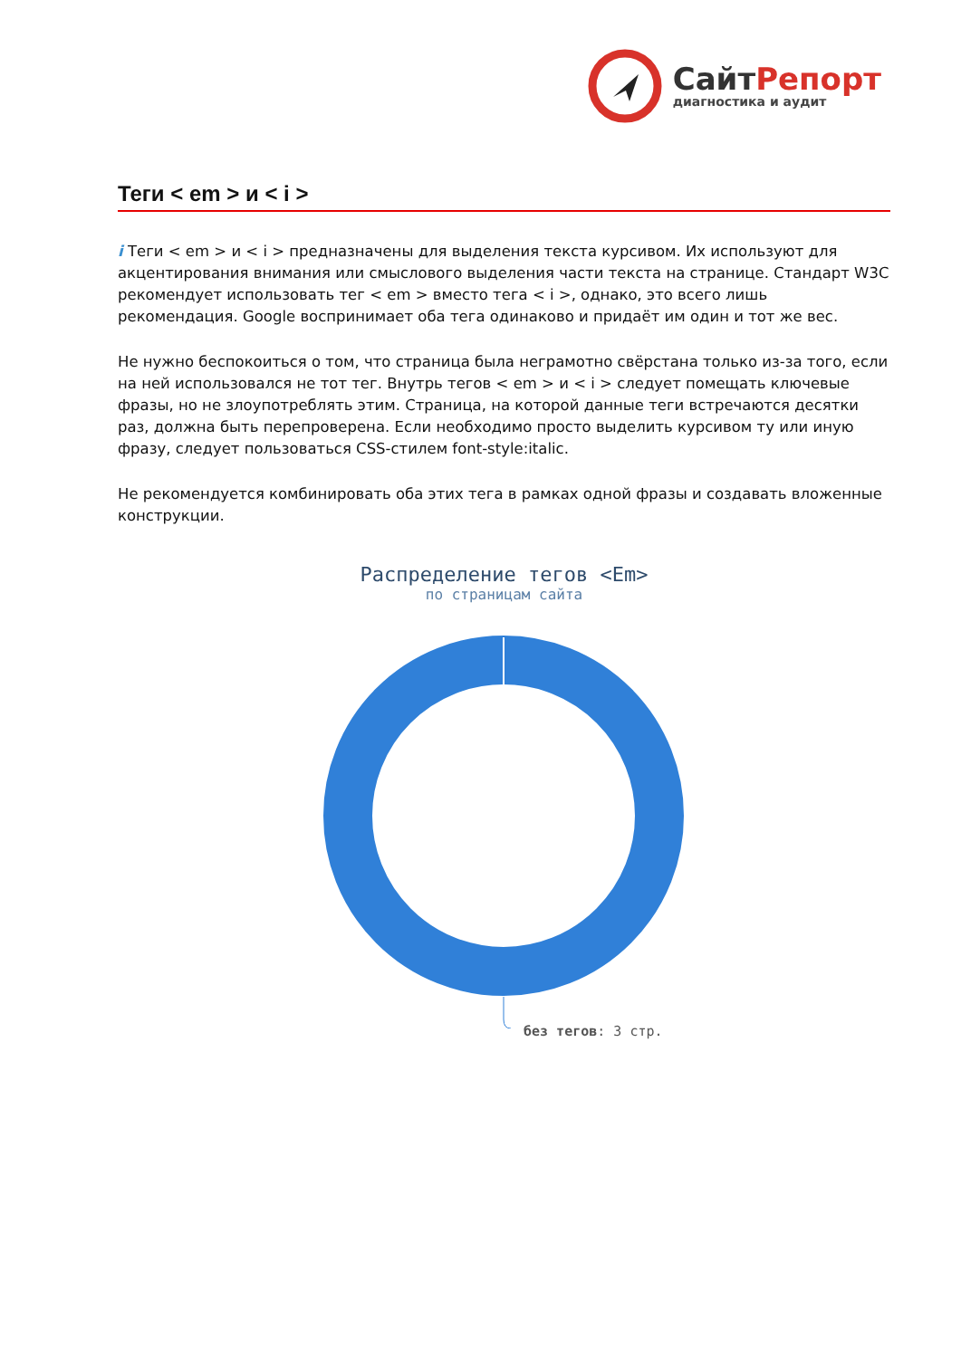СайтРепорт
диагностика и аудит
Теги < em > и < i >
i Теги < em > и < i > предназначены для выделения текста курсивом. Их используют для акцентирования внимания или смыслового выделения части текста на странице. Стандарт W3C рекомендует использовать тег < em > вместо тега < i >, однако, это всего лишь рекомендация. Google воспринимает оба тега одинаково и придаёт им один и тот же вес.
Не нужно беспокоиться о том, что страница была неграмотно свёрстана только из-за того, если на ней использовался не тот тег. Внутрь тегов < em > и < i > следует помещать ключевые фразы, но не злоупотреблять этим. Страница, на которой данные теги встречаются десятки раз, должна быть перепроверена. Если необходимо просто выделить курсивом ту или иную фразу, следует пользоваться CSS-стилем font-style:italic.
Не рекомендуется комбинировать оба этих тега в рамках одной фразы и создавать вложенные конструкции.
Распределение тегов <Em>
по страницам сайта
без тегов: 3 стр.